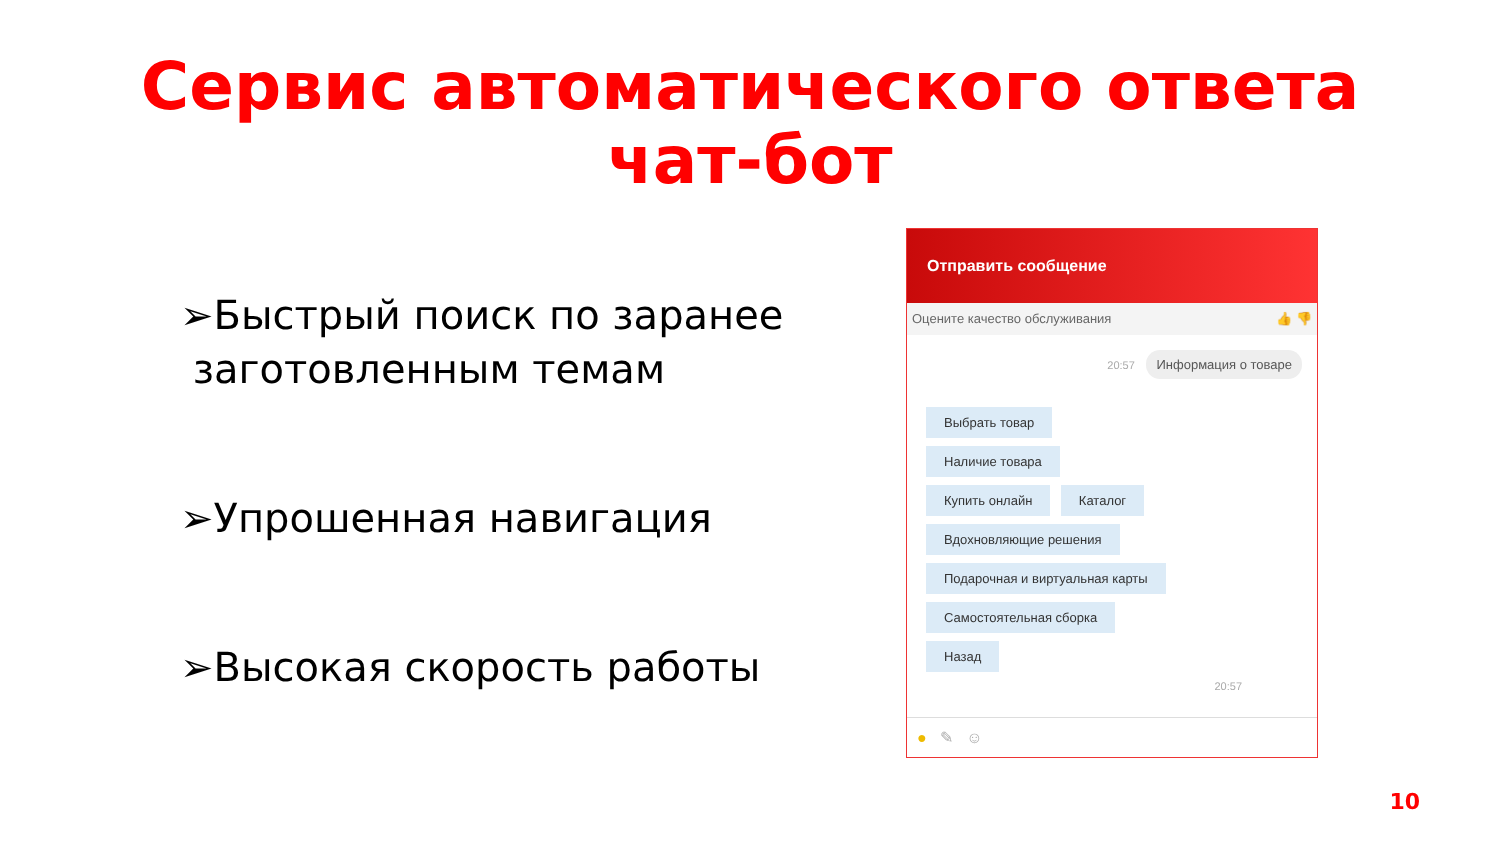Сервис автоматического ответа
чат-бот
➢Быстрый поиск по заранее
заготовленным темам
➢Упрошенная навигация
➢Высокая скорость работы
Отправить сообщение
Оцените качество обслуживания 👍 👎
20:57 Информация о товаре
Выбрать товар
Наличие товара
Купить онлайн Каталог
Вдохновляющие решения
Подарочная и виртуальная карты
Самостоятельная сборка
Назад
20:57
● ✎ ☺
10